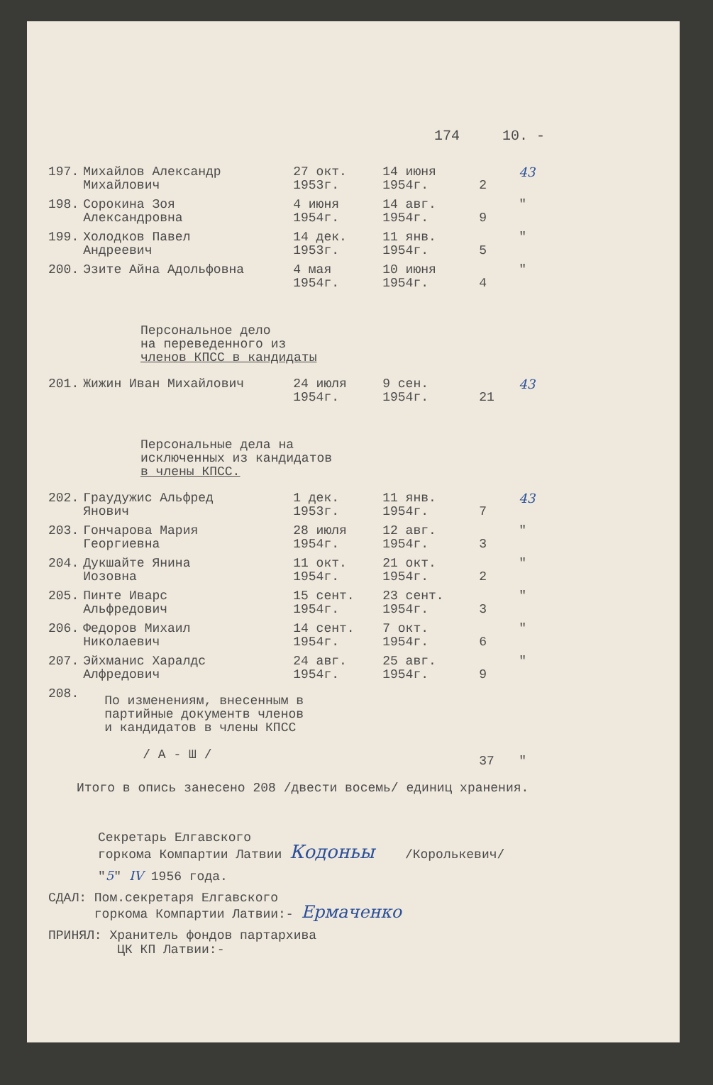174 10. -
| 197. | Михайлов Александр Михайлович | 27 окт. 1953г. | 14 июня 1954г. | 2 | 43 |
| 198. | Сорокина Зоя Александровна | 4 июня 1954г. | 14 авг. 1954г. | 9 | " |
| 199. | Холодков Павел Андреевич | 14 дек. 1953г. | 11 янв. 1954г. | 5 | " |
| 200. | Эзите Айна Адольфовна | 4 мая 1954г. | 10 июня 1954г. | 4 | " |
Персональное дело
на переведенного из
членов КПСС в кандидаты
| 201. | Жижин Иван Михайлович | 24 июля 1954г. | 9 сен. 1954г. | 21 | 43 |
Персональные дела на
исключенных из кандидатов
в члены КПСС.
| 202. | Граудужис Альфред Янович | 1 дек. 1953г. | 11 янв. 1954г. | 7 | 43 |
| 203. | Гончарова Мария Георгиевна | 28 июля 1954г. | 12 авг. 1954г. | 3 | " |
| 204. | Дукшайте Янина Иозовна | 11 окт. 1954г. | 21 окт. 1954г. | 2 | " |
| 205. | Пинте Иварс Альфредович | 15 сент. 1954г. | 23 сент. 1954г. | 3 | " |
| 206. | Федоров Михаил Николаевич | 14 сент. 1954г. | 7 окт. 1954г. | 6 | " |
| 207. | Эйхманис Харалдс Алфредович | 24 авг. 1954г. | 25 авг. 1954г. | 9 | " |
| 208. | По изменениям, внесенным в партийные документв членов и кандидатов в члены КПСС / А - Ш / | | | 37 | " |
Итого в опись занесено 208 /двести восемь/ единиц хранения.
Секретарь Елгавского
горкома Компартии Латвии Кодоньы /Королькевич/
"5" IV 1956 года.
СДАЛ: Пом.секретаря Елгавского
горкома Компартии Латвии:- Ермаченко
ПРИНЯЛ: Хранитель фондов партархива
ЦК КП Латвии:-